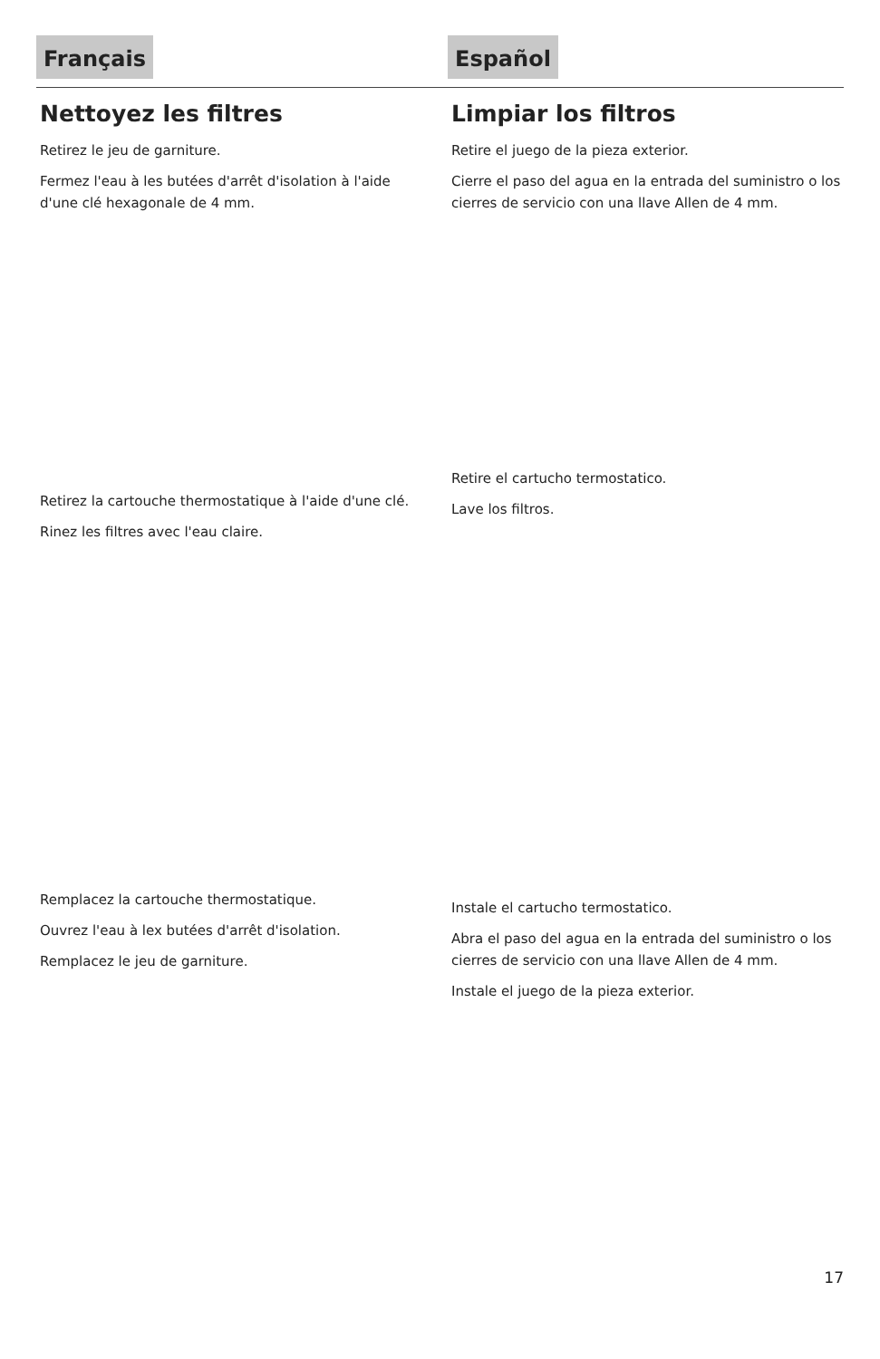Français
Nettoyez les filtres
Retirez le jeu de garniture.
Fermez l'eau à les butées d'arrêt d'isolation à l'aide d'une clé hexagonale de 4 mm.
Retirez la cartouche thermostatique à l'aide d'une clé.
Rinez les filtres avec l'eau claire.
Remplacez la cartouche thermostatique.
Ouvrez l'eau à lex butées d'arrêt d'isolation.
Remplacez le jeu de garniture.
Español
Limpiar los filtros
Retire el juego de la pieza exterior.
Cierre el paso del agua en la entrada del suministro o los cierres de servicio con una llave Allen de 4 mm.
Retire el cartucho termostatico.
Lave los filtros.
Instale el cartucho termostatico.
Abra el paso del agua en la entrada del suministro o los cierres de servicio con una llave Allen de 4 mm.
Instale el juego de la pieza exterior.
17